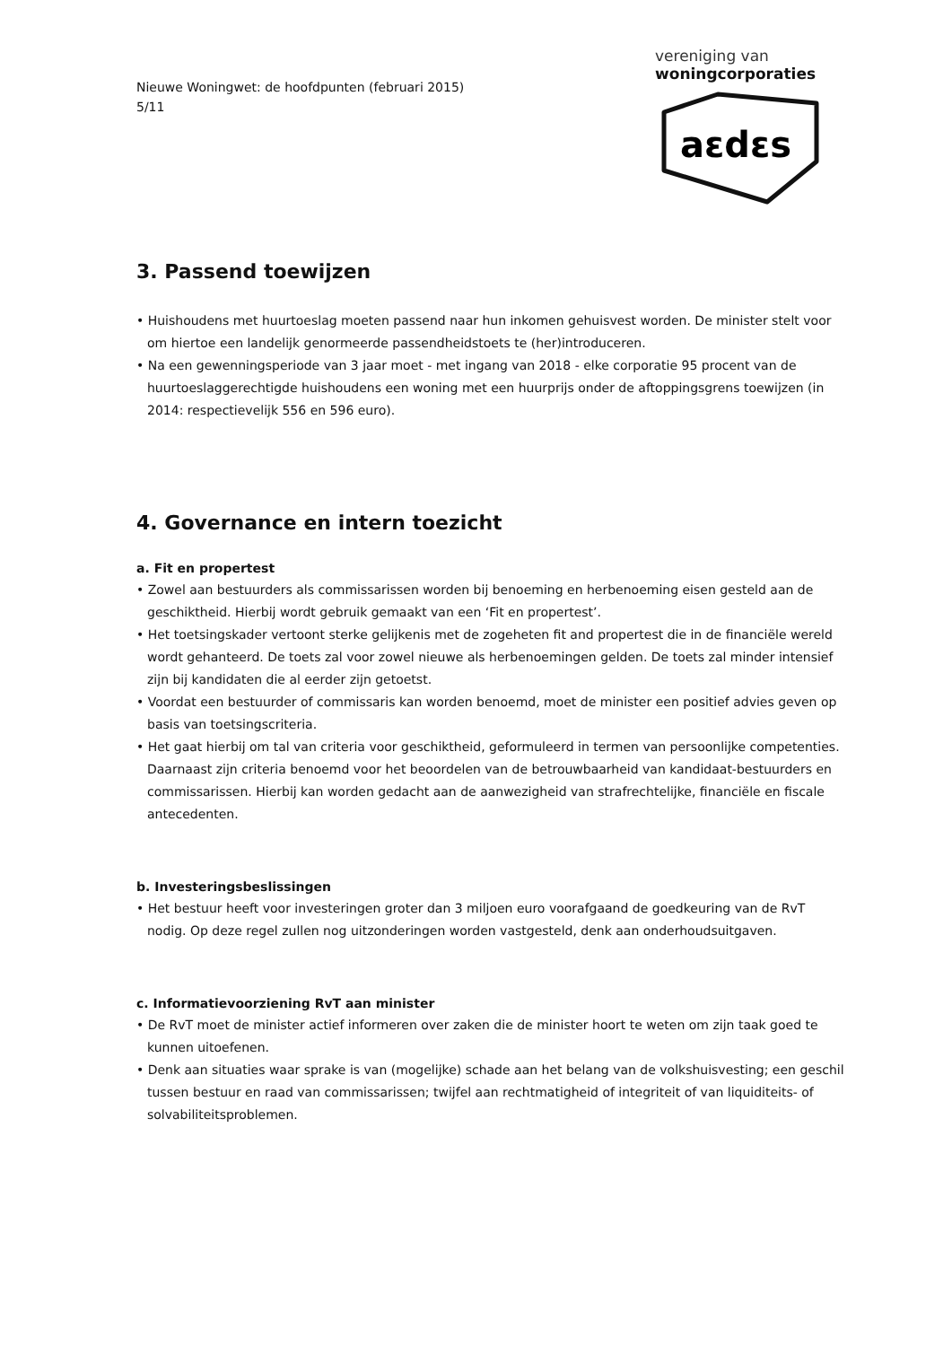vereniging van
woningcorporaties
aɛdɛs
Nieuwe Woningwet: de hoofdpunten (februari 2015)
5/11
3. Passend toewijzen
• Huishoudens met huurtoeslag moeten passend naar hun inkomen gehuisvest worden. De minister stelt voor om hiertoe een landelijk genormeerde passendheidstoets te (her)introduceren.
• Na een gewenningsperiode van 3 jaar moet - met ingang van 2018 - elke corporatie 95 procent van de huurtoeslaggerechtigde huishoudens een woning met een huurprijs onder de aftoppingsgrens toewijzen (in 2014: respectievelijk 556 en 596 euro).
4. Governance en intern toezicht
a. Fit en propertest
• Zowel aan bestuurders als commissarissen worden bij benoeming en herbenoeming eisen gesteld aan de geschiktheid. Hierbij wordt gebruik gemaakt van een ‘Fit en propertest’.
• Het toetsingskader vertoont sterke gelijkenis met de zogeheten fit and propertest die in de financiële wereld wordt gehanteerd. De toets zal voor zowel nieuwe als herbenoemingen gelden. De toets zal minder intensief zijn bij kandidaten die al eerder zijn getoetst.
• Voordat een bestuurder of commissaris kan worden benoemd, moet de minister een positief advies geven op basis van toetsingscriteria.
• Het gaat hierbij om tal van criteria voor geschiktheid, geformuleerd in termen van persoonlijke competenties. Daarnaast zijn criteria benoemd voor het beoordelen van de betrouwbaarheid van kandidaat-bestuurders en commissarissen. Hierbij kan worden gedacht aan de aanwezigheid van strafrechtelijke, financiële en fiscale antecedenten.
b. Investeringsbeslissingen
• Het bestuur heeft voor investeringen groter dan 3 miljoen euro voorafgaand de goedkeuring van de RvT nodig. Op deze regel zullen nog uitzonderingen worden vastgesteld, denk aan onderhoudsuitgaven.
c. Informatievoorziening RvT aan minister
• De RvT moet de minister actief informeren over zaken die de minister hoort te weten om zijn taak goed te kunnen uitoefenen.
• Denk aan situaties waar sprake is van (mogelijke) schade aan het belang van de volkshuisvesting; een geschil tussen bestuur en raad van commissarissen; twijfel aan rechtmatigheid of integriteit of van liquiditeits- of solvabiliteitsproblemen.